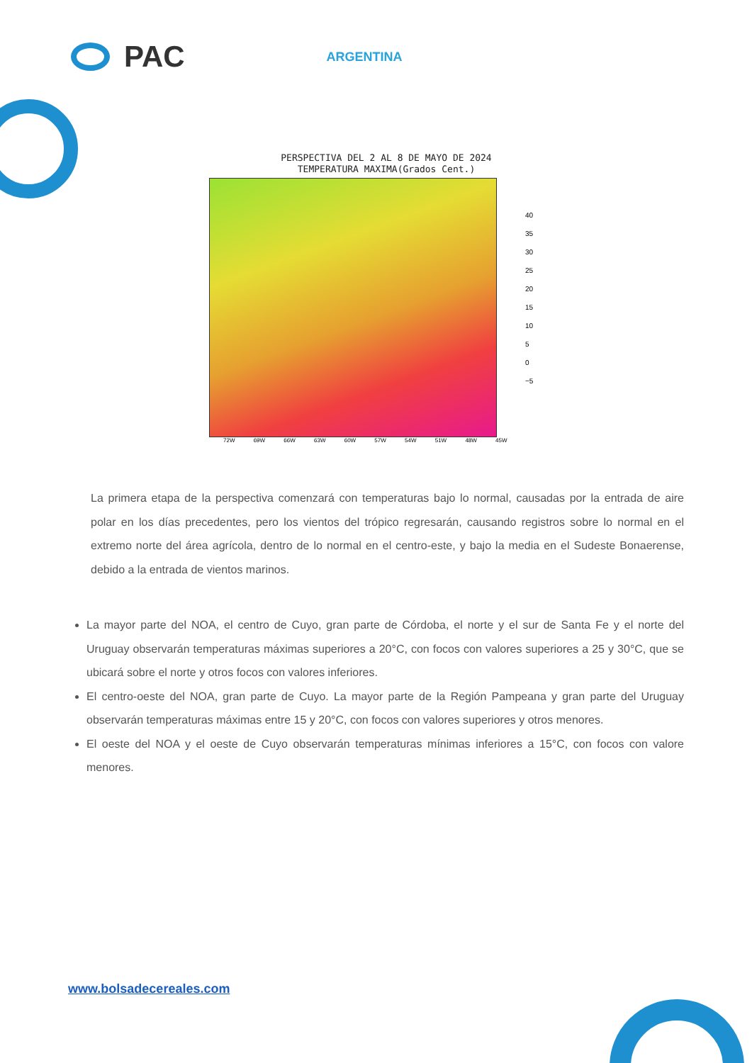PAC ARGENTINA
PERSPECTIVA DEL 2 AL 8 DE MAYO DE 2024
TEMPERATURA MAXIMA(Grados Cent.)
40
35
30
25
20
15
10
5
0
−5
72W 69W 66W 63W 60W 57W 54W 51W 48W 45W
La primera etapa de la perspectiva comenzará con temperaturas bajo lo normal, causadas por la entrada de aire polar en los días precedentes, pero los vientos del trópico regresarán, causando registros sobre lo normal en el extremo norte del área agrícola, dentro de lo normal en el centro-este, y bajo la media en el Sudeste Bonaerense, debido a la entrada de vientos marinos.
La mayor parte del NOA, el centro de Cuyo, gran parte de Córdoba, el norte y el sur de Santa Fe y el norte del Uruguay observarán temperaturas máximas superiores a 20°C, con focos con valores superiores a 25 y 30°C, que se ubicará sobre el norte y otros focos con valores inferiores.
El centro-oeste del NOA, gran parte de Cuyo. La mayor parte de la Región Pampeana y gran parte del Uruguay observarán temperaturas máximas entre 15 y 20°C, con focos con valores superiores y otros menores.
El oeste del NOA y el oeste de Cuyo observarán temperaturas mínimas inferiores a 15°C, con focos con valore menores.
www.bolsadecereales.com